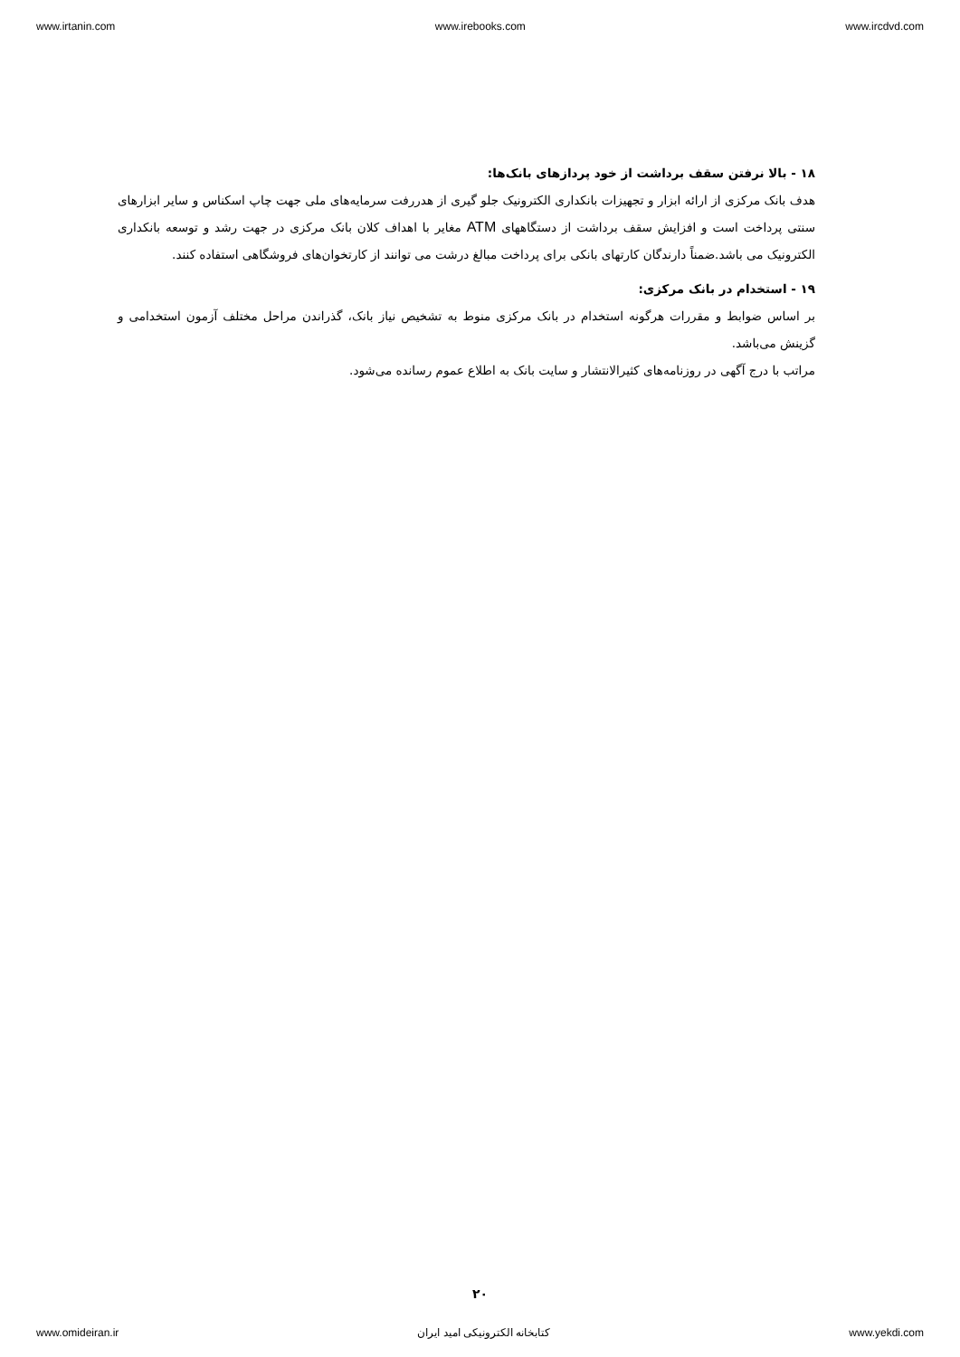www.irtanin.com www.irebooks.com www.ircdvd.com
۱۸ - بالا نرفتن سقف برداشت از خود پردازهای بانک‌ها:
هدف بانک مرکزی از ارائه ابزار و تجهیزات بانکداری الکترونیک جلو گیری از هدررفت سرمایه‌های ملی جهت چاپ اسکناس و سایر ابزارهای سنتی پرداخت است و افزایش سقف برداشت از دستگاههای ATM مغایر با اهداف کلان بانک مرکزی در جهت رشد و توسعه بانکداری الکترونیک می باشد.ضمناً دارندگان کارتهای بانکی برای پرداخت مبالغ درشت می توانند از کارتخوان‌های فروشگاهی استفاده کنند.
۱۹ - استخدام در بانک مرکزی:
بر اساس ضوابط و مقررات هرگونه استخدام در بانک مرکزی منوط به تشخیص نیاز بانک، گذراندن مراحل مختلف آزمون استخدامی و گزینش می‌باشد.
مراتب با درج آگهی در روزنامه‌های کثیرالانتشار و سایت بانک به اطلاع عموم رسانده می‌شود.
۲۰
www.omideiran.ir کتابخانه الکترونیکی امید ایران www.yekdi.com